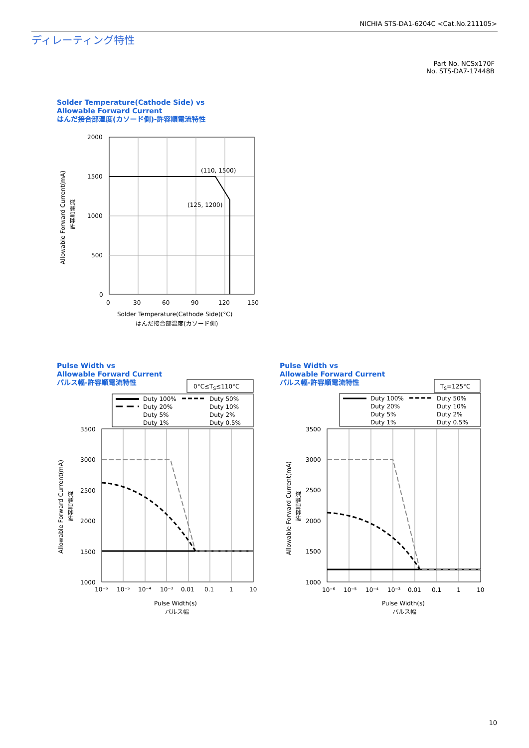NICHIA STS-DA1-6204C <Cat.No.211105>
ディレーティング特性
Part No. NCSx170F
No. STS-DA7-17448B
Solder Temperature(Cathode Side) vs
Allowable Forward Current
はんだ接合部温度(カソード側)-許容順電流特性
(110, 1500)
(125, 1200)
2000
1500
1000
500
0
0
30
60
90
120
150
Solder Temperature(Cathode Side)(°C)
はんだ接合部温度(カソード側)
Allowable Forward Current(mA)
許容順電流
Pulse Width vs
Allowable Forward Current
パルス幅-許容順電流特性
Pulse Width vs
Allowable Forward Current
パルス幅-許容順電流特性
0°C≤TS≤110°C
Duty 100%
Duty 50%
Duty 20%
Duty 10%
Duty 5%
Duty 2%
Duty 1%
Duty 0.5%
3500
3000
2500
2000
1500
1000
10⁻⁶
10⁻⁵
10⁻⁴
10⁻³
0.01
0.1
1
10
Pulse Width(s)
パルス幅
Allowable Forward Current(mA)
許容順電流
TS=125°C
Duty 100%
Duty 50%
Duty 20%
Duty 10%
Duty 5%
Duty 2%
Duty 1%
Duty 0.5%
3500
3000
2500
2000
1500
1000
10⁻⁶
10⁻⁵
10⁻⁴
10⁻³
0.01
0.1
1
10
Pulse Width(s)
パルス幅
Allowable Forward Current(mA)
許容順電流
10